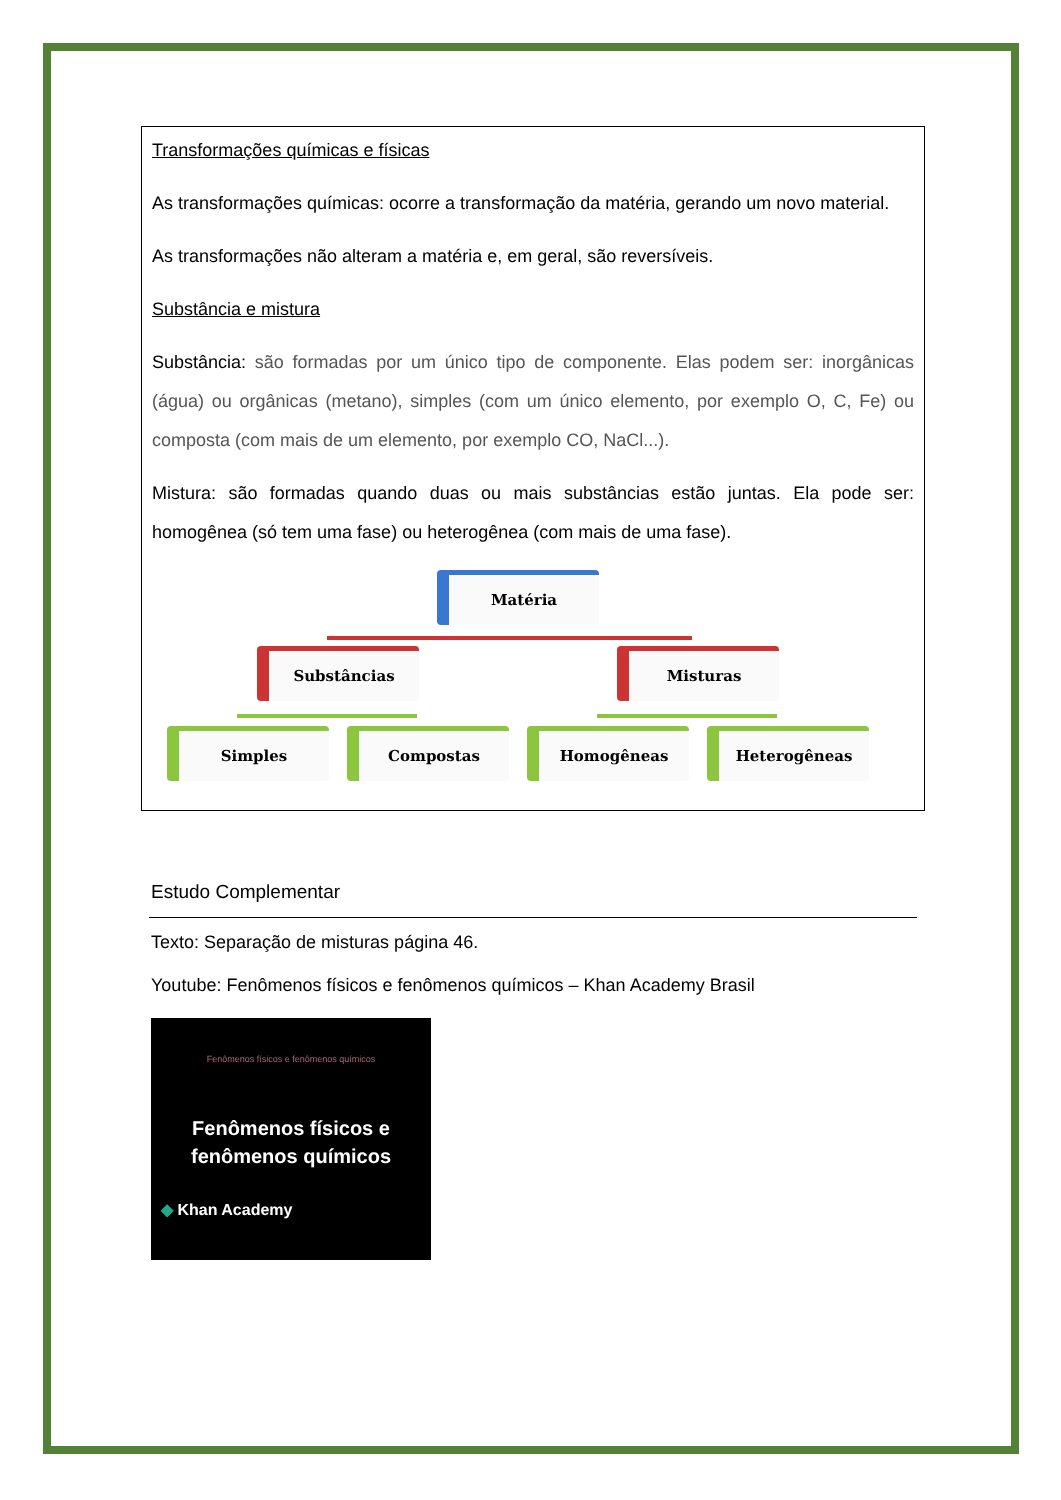Transformações químicas e físicas
As transformações químicas: ocorre a transformação da matéria, gerando um novo material.
As transformações não alteram a matéria e, em geral, são reversíveis.
Substância e mistura
Substância: são formadas por um único tipo de componente. Elas podem ser: inorgânicas (água) ou orgânicas (metano), simples (com um único elemento, por exemplo O, C, Fe) ou composta (com mais de um elemento, por exemplo CO, NaCl...).
Mistura: são formadas quando duas ou mais substâncias estão juntas. Ela pode ser: homogênea (só tem uma fase) ou heterogênea (com mais de uma fase).
Matéria
Substâncias Misturas
Simples Compostas Homogêneas Heterogêneas
Estudo Complementar
Texto: Separação de misturas página 46.
Youtube: Fenômenos físicos e fenômenos químicos – Khan Academy Brasil
Fenômenos físicos e fenômenos químicos
Fenômenos físicos e
fenômenos químicos
◆ Khan Academy